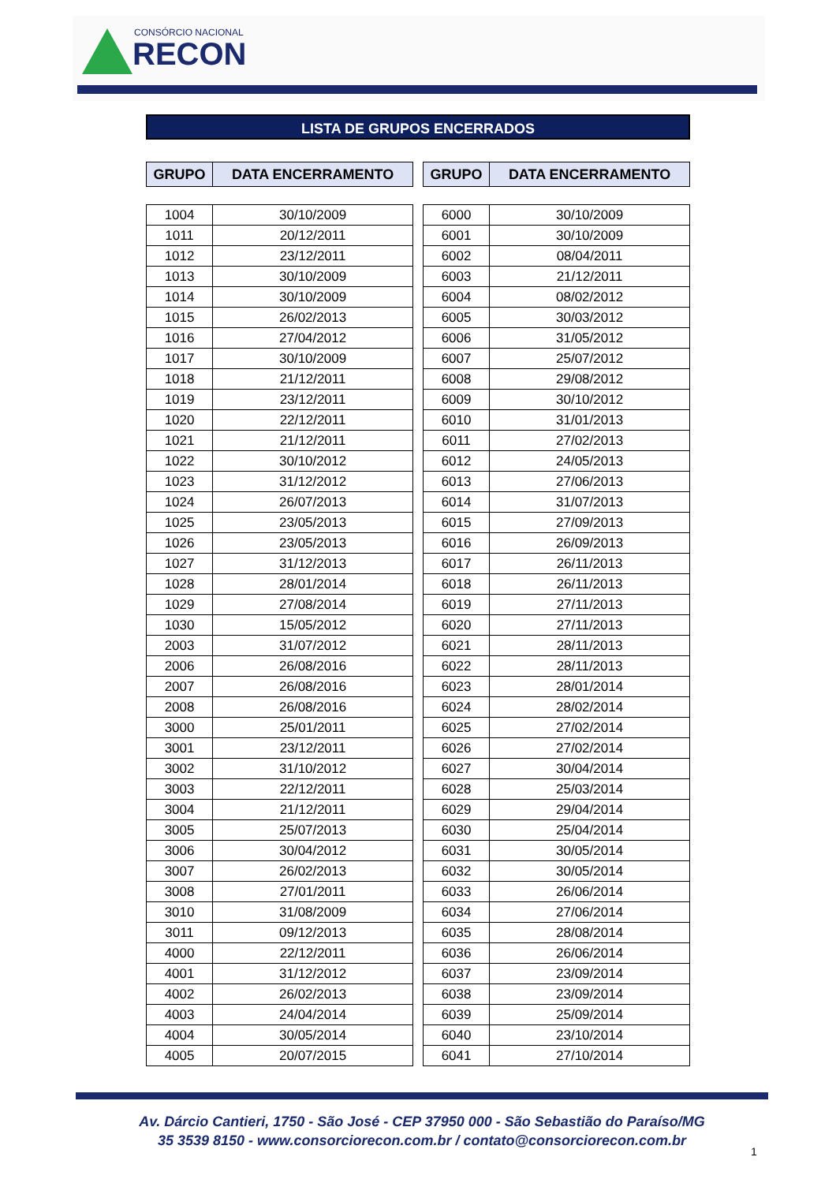CONSÓRCIO NACIONAL
RECON
LISTA DE GRUPOS ENCERRADOS
| GRUPO | DATA ENCERRAMENTO |
| --- | --- |
| 1004 | 30/10/2009 |
| 1011 | 20/12/2011 |
| 1012 | 23/12/2011 |
| 1013 | 30/10/2009 |
| 1014 | 30/10/2009 |
| 1015 | 26/02/2013 |
| 1016 | 27/04/2012 |
| 1017 | 30/10/2009 |
| 1018 | 21/12/2011 |
| 1019 | 23/12/2011 |
| 1020 | 22/12/2011 |
| 1021 | 21/12/2011 |
| 1022 | 30/10/2012 |
| 1023 | 31/12/2012 |
| 1024 | 26/07/2013 |
| 1025 | 23/05/2013 |
| 1026 | 23/05/2013 |
| 1027 | 31/12/2013 |
| 1028 | 28/01/2014 |
| 1029 | 27/08/2014 |
| 1030 | 15/05/2012 |
| 2003 | 31/07/2012 |
| 2006 | 26/08/2016 |
| 2007 | 26/08/2016 |
| 2008 | 26/08/2016 |
| 3000 | 25/01/2011 |
| 3001 | 23/12/2011 |
| 3002 | 31/10/2012 |
| 3003 | 22/12/2011 |
| 3004 | 21/12/2011 |
| 3005 | 25/07/2013 |
| 3006 | 30/04/2012 |
| 3007 | 26/02/2013 |
| 3008 | 27/01/2011 |
| 3010 | 31/08/2009 |
| 3011 | 09/12/2013 |
| 4000 | 22/12/2011 |
| 4001 | 31/12/2012 |
| 4002 | 26/02/2013 |
| 4003 | 24/04/2014 |
| 4004 | 30/05/2014 |
| 4005 | 20/07/2015 |
| GRUPO | DATA ENCERRAMENTO |
| --- | --- |
| 6000 | 30/10/2009 |
| 6001 | 30/10/2009 |
| 6002 | 08/04/2011 |
| 6003 | 21/12/2011 |
| 6004 | 08/02/2012 |
| 6005 | 30/03/2012 |
| 6006 | 31/05/2012 |
| 6007 | 25/07/2012 |
| 6008 | 29/08/2012 |
| 6009 | 30/10/2012 |
| 6010 | 31/01/2013 |
| 6011 | 27/02/2013 |
| 6012 | 24/05/2013 |
| 6013 | 27/06/2013 |
| 6014 | 31/07/2013 |
| 6015 | 27/09/2013 |
| 6016 | 26/09/2013 |
| 6017 | 26/11/2013 |
| 6018 | 26/11/2013 |
| 6019 | 27/11/2013 |
| 6020 | 27/11/2013 |
| 6021 | 28/11/2013 |
| 6022 | 28/11/2013 |
| 6023 | 28/01/2014 |
| 6024 | 28/02/2014 |
| 6025 | 27/02/2014 |
| 6026 | 27/02/2014 |
| 6027 | 30/04/2014 |
| 6028 | 25/03/2014 |
| 6029 | 29/04/2014 |
| 6030 | 25/04/2014 |
| 6031 | 30/05/2014 |
| 6032 | 30/05/2014 |
| 6033 | 26/06/2014 |
| 6034 | 27/06/2014 |
| 6035 | 28/08/2014 |
| 6036 | 26/06/2014 |
| 6037 | 23/09/2014 |
| 6038 | 23/09/2014 |
| 6039 | 25/09/2014 |
| 6040 | 23/10/2014 |
| 6041 | 27/10/2014 |
Av. Dárcio Cantieri, 1750 - São José - CEP 37950 000 - São Sebastião do Paraíso/MG
35 3539 8150 - www.consorciorecon.com.br / contato@consorciorecon.com.br
1